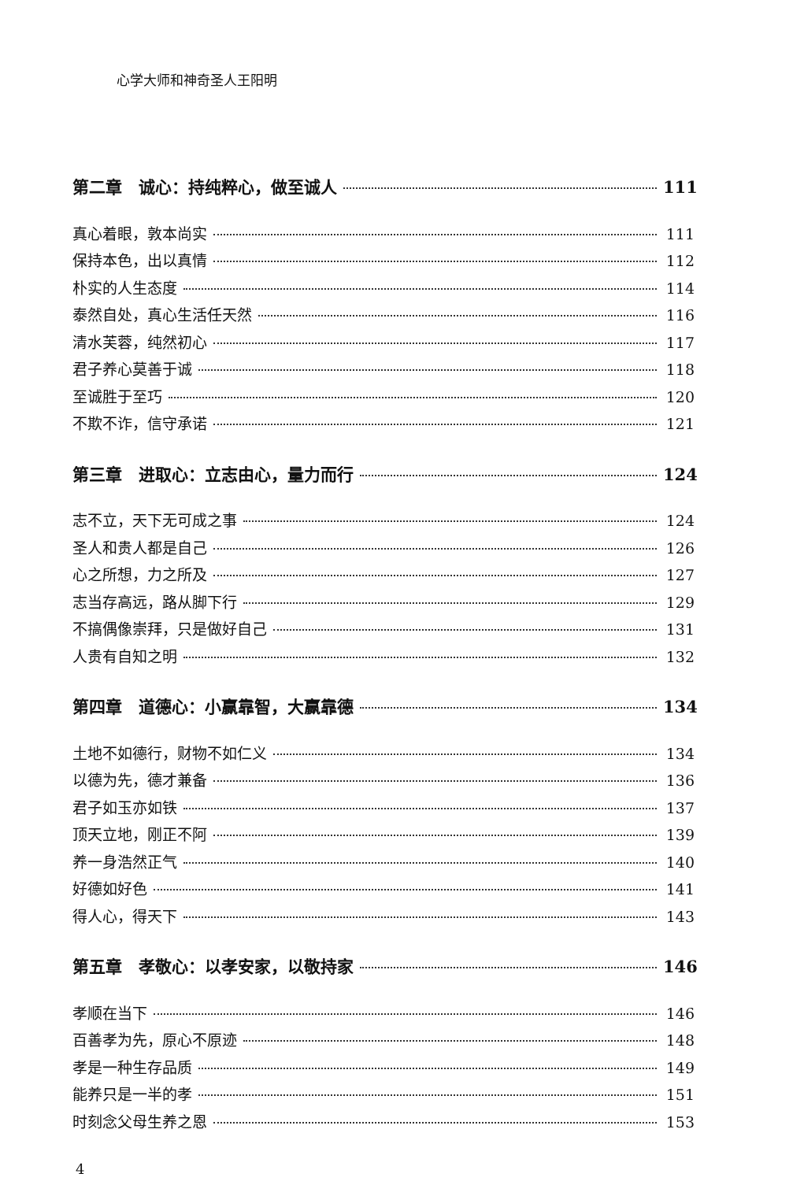心学大师和神奇圣人王阳明
第二章　诚心：持纯粹心，做至诚人 111
真心着眼，敦本尚实 111
保持本色，出以真情 112
朴实的人生态度 114
泰然自处，真心生活任天然 116
清水芙蓉，纯然初心 117
君子养心莫善于诚 118
至诚胜于至巧 120
不欺不诈，信守承诺 121
第三章　进取心：立志由心，量力而行 124
志不立，天下无可成之事 124
圣人和贵人都是自己 126
心之所想，力之所及 127
志当存高远，路从脚下行 129
不搞偶像崇拜，只是做好自己 131
人贵有自知之明 132
第四章　道德心：小赢靠智，大赢靠德 134
土地不如德行，财物不如仁义 134
以德为先，德才兼备 136
君子如玉亦如铁 137
顶天立地，刚正不阿 139
养一身浩然正气 140
好德如好色 141
得人心，得天下 143
第五章　孝敬心：以孝安家，以敬持家 146
孝顺在当下 146
百善孝为先，原心不原迹 148
孝是一种生存品质 149
能养只是一半的孝 151
时刻念父母生养之恩 153
4